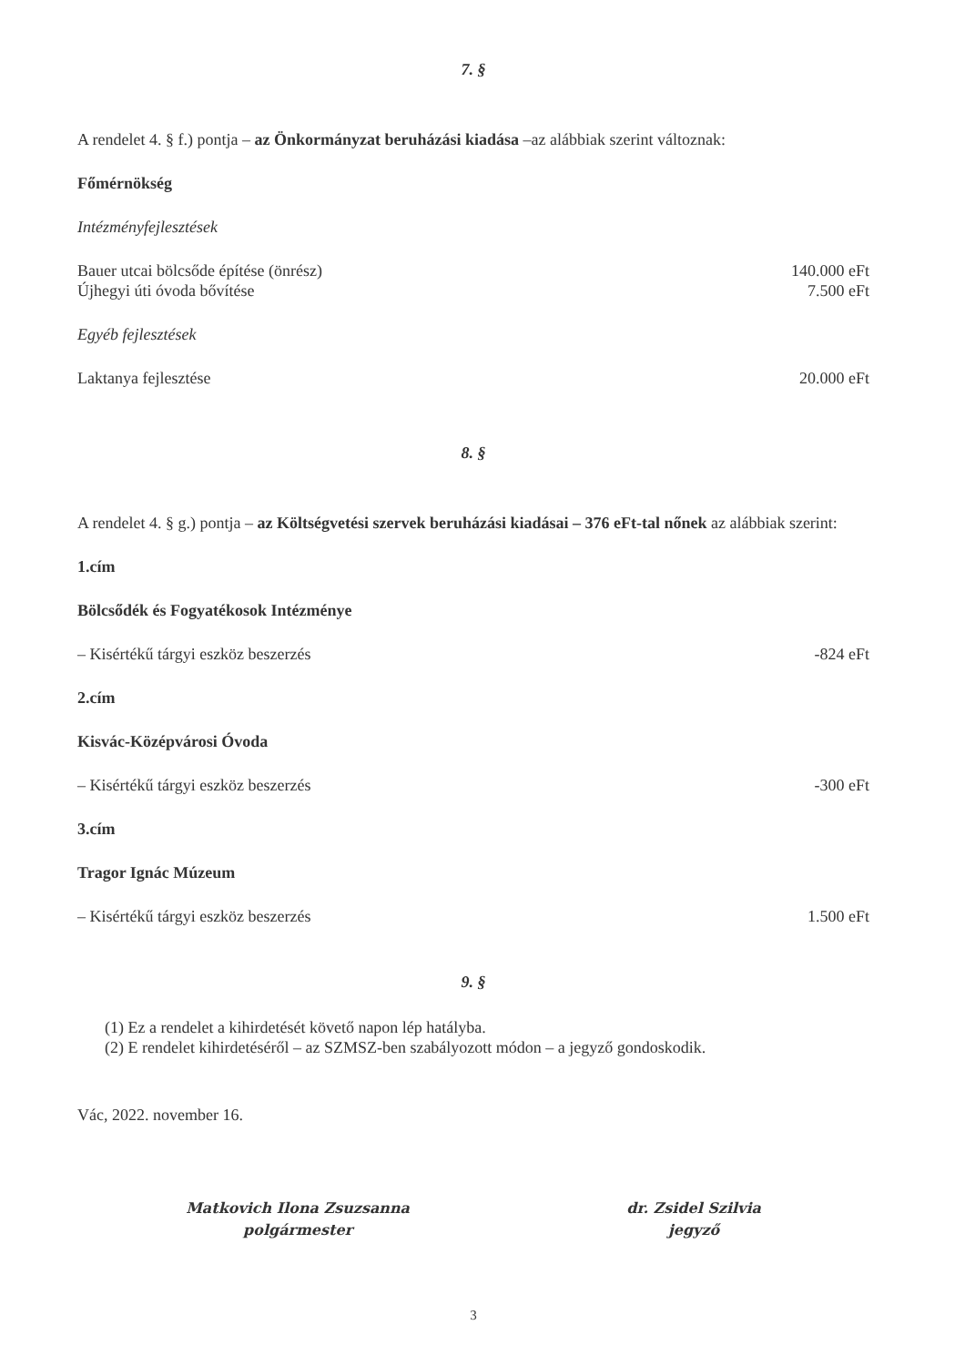7. §
A rendelet 4. § f.) pontja – az Önkormányzat beruházási kiadása –az alábbiak szerint változnak:
Főmérnökség
Intézményfejlesztések
Bauer utcai bölcsőde építése (önrész) 140.000 eFt
Újhegyi úti óvoda bővítése 7.500 eFt
Egyéb fejlesztések
Laktanya fejlesztése 20.000 eFt
8. §
A rendelet 4. § g.) pontja – az Költségvetési szervek beruházási kiadásai – 376 eFt-tal nőnek az alábbiak szerint:
1.cím
Bölcsődék és Fogyatékosok Intézménye
– Kisértékű tárgyi eszköz beszerzés -824 eFt
2.cím
Kisvác-Középvárosi Óvoda
– Kisértékű tárgyi eszköz beszerzés -300 eFt
3.cím
Tragor Ignác Múzeum
– Kisértékű tárgyi eszköz beszerzés 1.500 eFt
9. §
(1) Ez a rendelet a kihirdetését követő napon lép hatályba.
(2) E rendelet kihirdetéséről – az SZMSZ-ben szabályozott módon – a jegyző gondoskodik.
Vác, 2022. november 16.
Matkovich Ilona Zsuzsanna
polgármester
dr. Zsidel Szilvia
jegyző
3